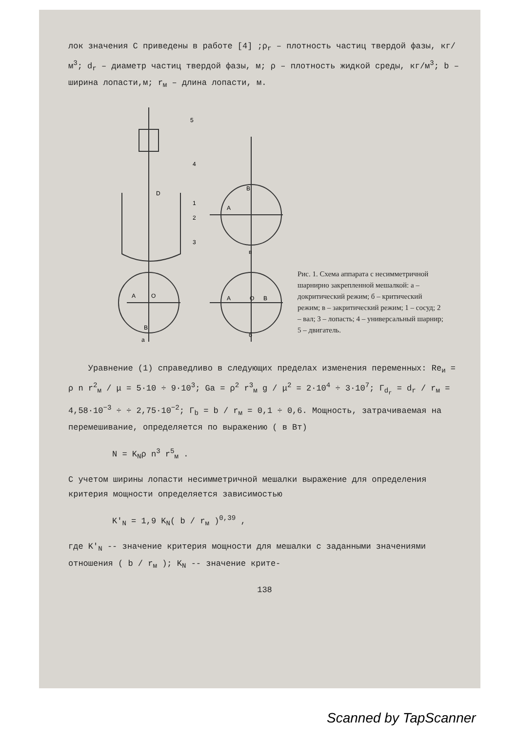лок значения C приведены в работе [4] ;ρ<sub>r</sub> – плотность частиц твердой фазы, кг/м<sup>3</sup>; d<sub>r</sub> – диаметр частиц твердой фазы, м; ρ – плотность жидкой среды, кг/м<sup>3</sup>; b – ширина лопасти,м; r<sub>м</sub> – длина лопасти, м.
а
б
в
5
4
1
2
3
A
O
B
A
B
A
O
B
D
Рис. 1. Схема аппарата с несимметричной шарнирно закрепленной мешалкой: а – докритический режим; б – критический режим; в – закритический режим; 1 – сосуд; 2 – вал; 3 – лопасть; 4 – универсальный шарнир; 5 – двигатель.
Уравнение (1) справедливо в следующих пределах изменения переменных: Re<sub>и</sub> = ρ n r<sup>2</sup><sub>м</sub> / μ = 5·10 ÷ 9·10<sup>3</sup>; Ga = ρ<sup>2</sup> r<sup>3</sup><sub>м</sub> g / μ<sup>2</sup> = 2·10<sup>4</sup> ÷ 3·10<sup>7</sup>; Г<sub>d<sub>r</sub></sub> = d<sub>r</sub> / r<sub>м</sub> = 4,58·10<sup>−3</sup> ÷ ÷ 2,75·10<sup>−2</sup>; Г<sub>b</sub> = b / r<sub>м</sub> = 0,1 ÷ 0,6. Мощность, затрачиваемая на перемешивание, определяется по выражению ( в Вт)
N = K<sub>N</sub>ρ n<sup>3</sup> r<sup>5</sup><sub>м</sub> .
С учетом ширины лопасти несимметричной мешалки выражение для определения критерия мощности определяется зависимостью
K'<sub>N</sub> = 1,9 K<sub>N</sub>( b / r<sub>м</sub> )<sup>0,39</sup> ,
где K'<sub>N</sub> -- значение критерия мощности для мешалки с заданными значениями отношения ( b / r<sub>м</sub> ); K<sub>N</sub> -- значение крите-
138
Scanned by TapScanner